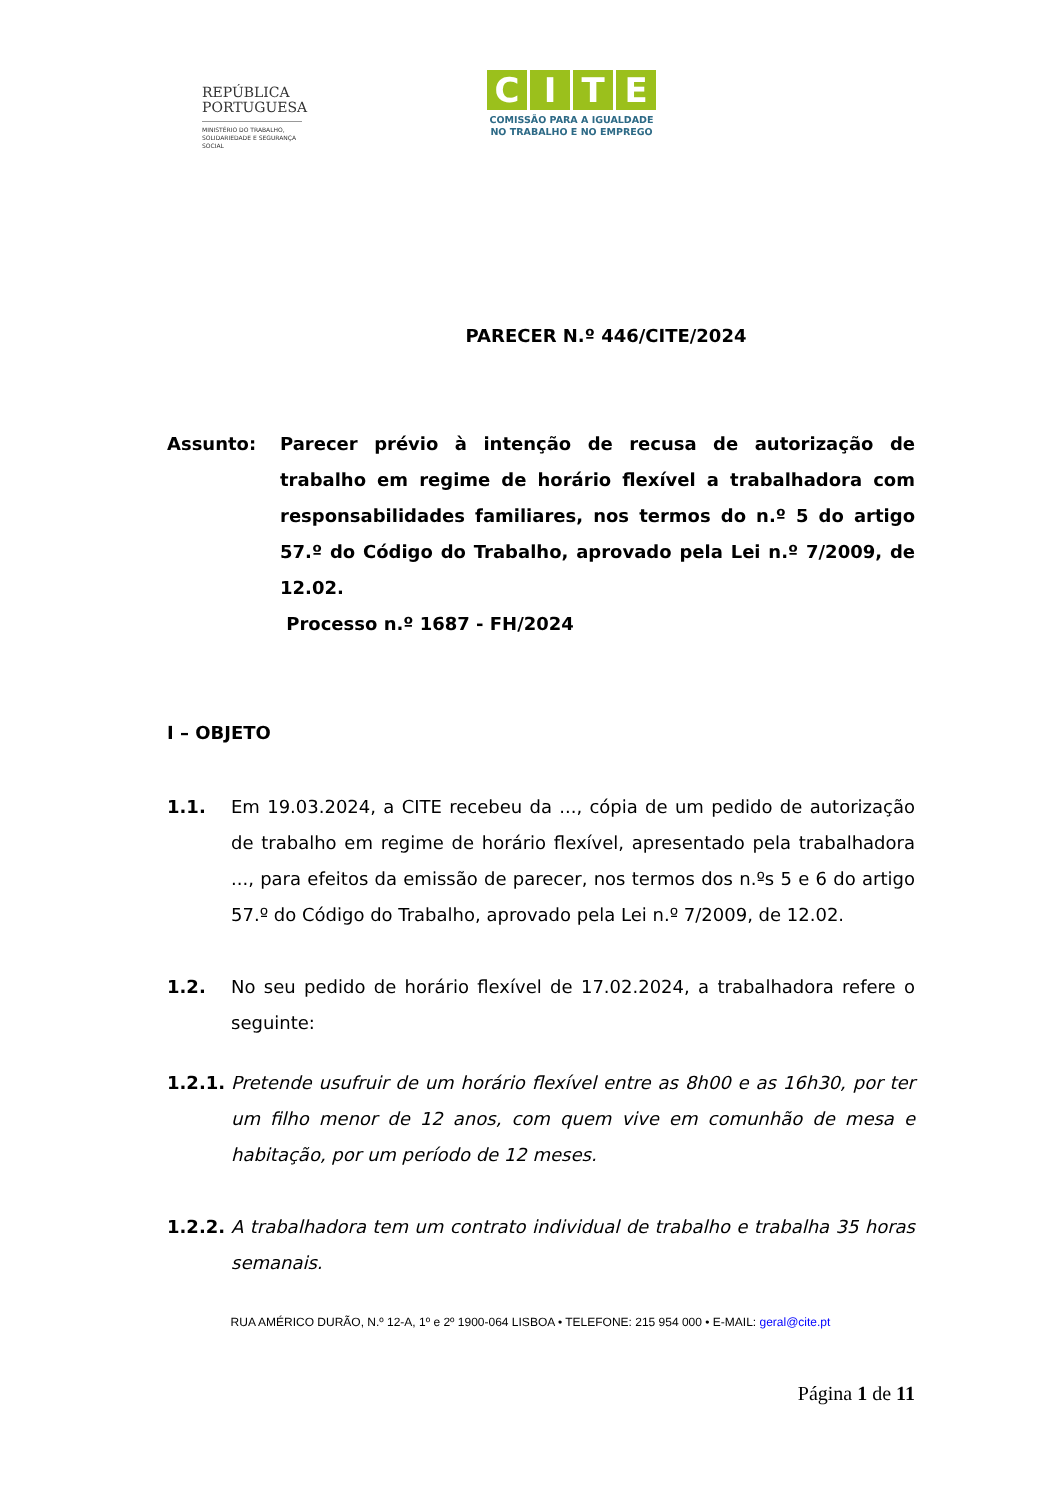REPÚBLICA
PORTUGUESA
MINISTÉRIO DO TRABALHO, SOLIDARIEDADE E SEGURANÇA SOCIAL
CITE
COMISSÃO PARA A IGUALDADE
NO TRABALHO E NO EMPREGO
PARECER N.º 446/CITE/2024
Assunto: Parecer prévio à intenção de recusa de autorização de trabalho em regime de horário flexível a trabalhadora com responsabilidades familiares, nos termos do n.º 5 do artigo 57.º do Código do Trabalho, aprovado pela Lei n.º 7/2009, de 12.02.
Processo n.º 1687 - FH/2024
I – OBJETO
1.1. Em 19.03.2024, a CITE recebeu da ..., cópia de um pedido de autorização de trabalho em regime de horário flexível, apresentado pela trabalhadora ..., para efeitos da emissão de parecer, nos termos dos n.ºs 5 e 6 do artigo 57.º do Código do Trabalho, aprovado pela Lei n.º 7/2009, de 12.02.
1.2. No seu pedido de horário flexível de 17.02.2024, a trabalhadora refere o seguinte:
1.2.1.
Pretende usufruir de um horário flexível entre as 8h00 e as 16h30, por ter um filho menor de 12 anos, com quem vive em comunhão de mesa e habitação, por um período de 12 meses.
1.2.2.
A trabalhadora tem um contrato individual de trabalho e trabalha 35 horas semanais.
RUA AMÉRICO DURÃO, N.º 12-A, 1º e 2º 1900-064 LISBOA • TELEFONE: 215 954 000 • E-MAIL: geral@cite.pt
Página 1 de 11